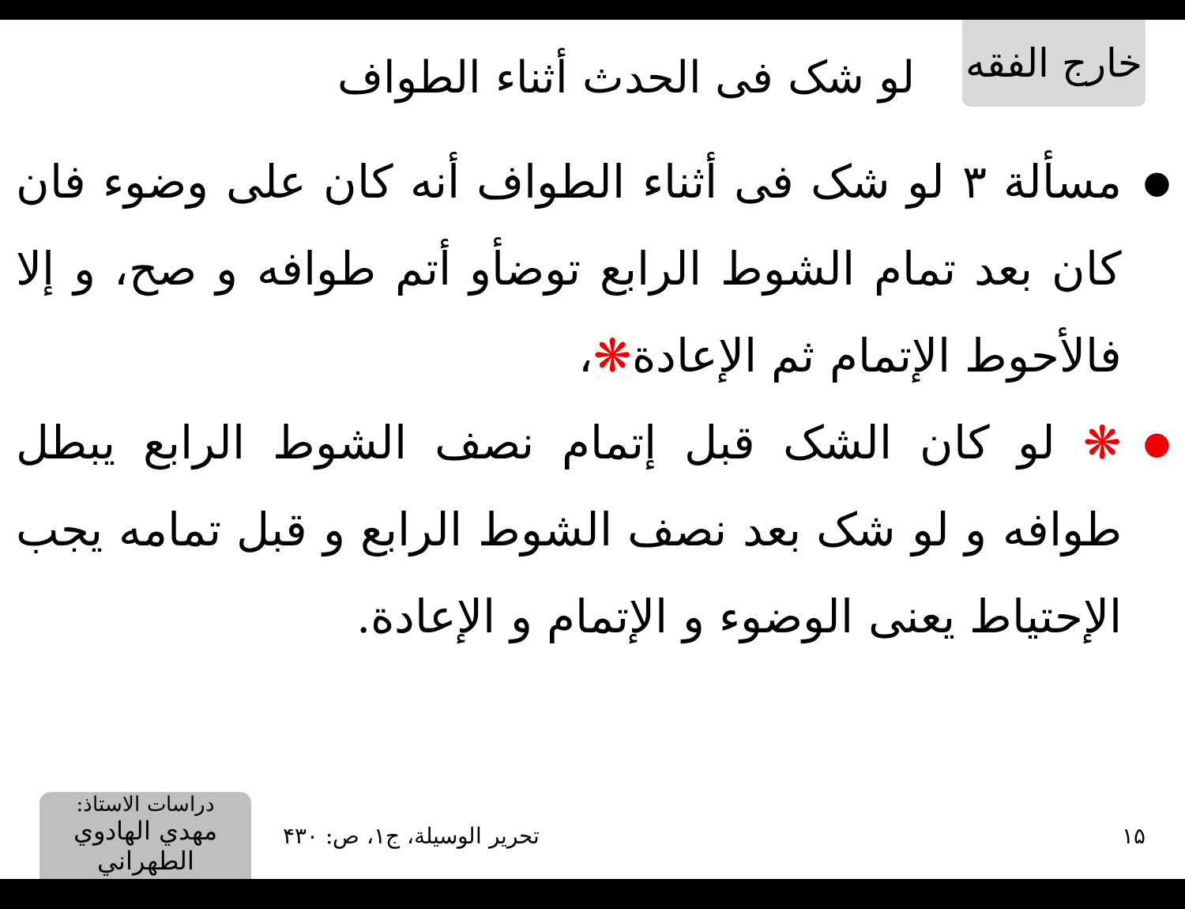خارج الفقه
لو شک فی الحدث أثناء الطواف
● مسألة ۳ لو شک فی أثناء الطواف أنه کان علی وضوء فان کان بعد تمام الشوط الرابع توضأو أتم طوافه و صح، و إلا فالأحوط الإتمام ثم الإعادة❋،
● ❋ لو کان الشک قبل إتمام نصف الشوط الرابع یبطل طوافه و لو شک بعد نصف الشوط الرابع و قبل تمامه یجب الإحتیاط یعنی الوضوء و الإتمام و الإعادة.
دراسات الاستاذ:
مهدي الهادوي الطهراني
تحریر الوسیلة، ج۱، ص: ۴۳۰ ۱۵